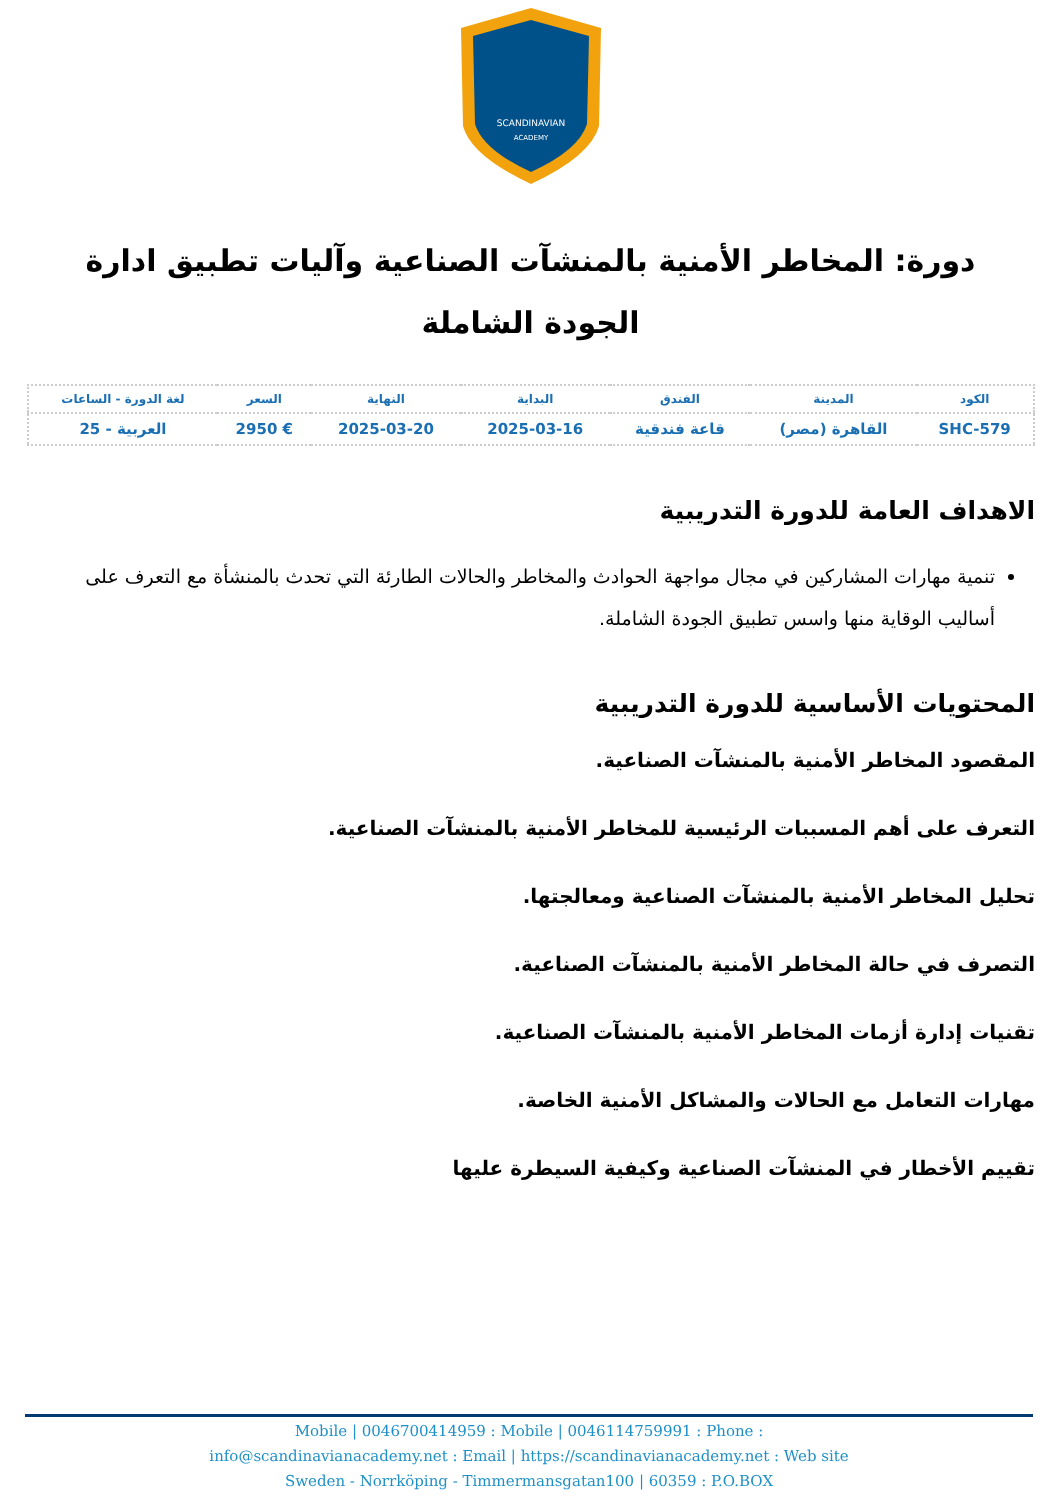SCANDINAVIAN
ACADEMY
دورة: المخاطر الأمنية بالمنشآت الصناعية وآليات تطبيق ادارة الجودة الشاملة
| الكود | المدينة | الفندق | البداية | النهاية | السعر | لغة الدورة - الساعات |
| --- | --- | --- | --- | --- | --- | --- |
| SHC-579 | القاهرة (مصر) | قاعة فندقية | 2025-03-16 | 2025-03-20 | € 2950 | العربية - 25 |
الاهداف العامة للدورة التدريبية
تنمية مهارات المشاركين في مجال مواجهة الحوادث والمخاطر والحالات الطارئة التي تحدث بالمنشأة مع التعرف على أساليب الوقاية منها واسس تطبيق الجودة الشاملة.
المحتويات الأساسية للدورة التدريبية
المقصود المخاطر الأمنية بالمنشآت الصناعية.
التعرف على أهم المسببات الرئيسية للمخاطر الأمنية بالمنشآت الصناعية.
تحليل المخاطر الأمنية بالمنشآت الصناعية ومعالجتها.
التصرف في حالة المخاطر الأمنية بالمنشآت الصناعية.
تقنيات إدارة أزمات المخاطر الأمنية بالمنشآت الصناعية.
مهارات التعامل مع الحالات والمشاكل الأمنية الخاصة.
تقييم الأخطار في المنشآت الصناعية وكيفية السيطرة عليها
Mobile | 0046700414959 : Mobile | 0046114759991 : Phone :
info@scandinavianacademy.net : Email | https://scandinavianacademy.net : Web site
Sweden - Norrköping - Timmermansgatan100 | 60359 : P.O.BOX